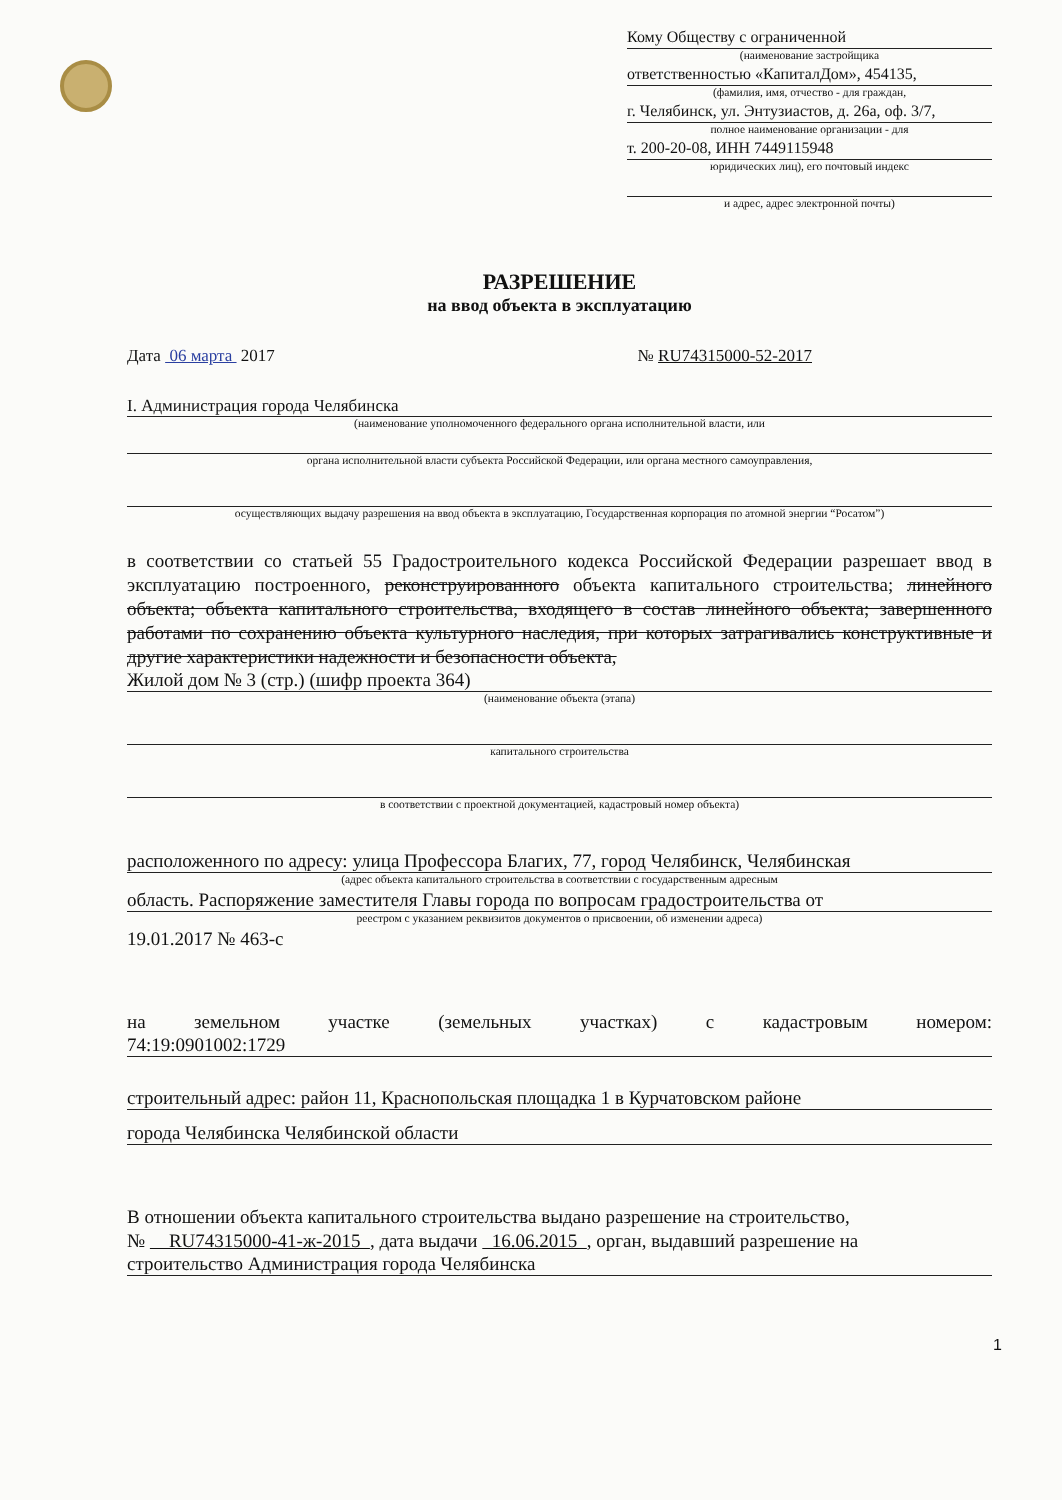Кому Обществу с ограниченной
(наименование застройщика
ответственностью «КапиталДом», 454135,
(фамилия, имя, отчество - для граждан,
г. Челябинск, ул. Энтузиастов, д. 26а, оф. 3/7,
полное наименование организации - для
т. 200-20-08, ИНН 7449115948
юридических лиц), его почтовый индекс
и адрес, адрес электронной почты)
РАЗРЕШЕНИЕ
на ввод объекта в эксплуатацию
Дата 06 марта 2017 № RU74315000-52-2017
I. Администрация города Челябинска
(наименование уполномоченного федерального органа исполнительной власти, или
органа исполнительной власти субъекта Российской Федерации, или органа местного самоуправления,
осуществляющих выдачу разрешения на ввод объекта в эксплуатацию, Государственная корпорация по атомной энергии “Росатом”)
в соответствии со статьей 55 Градостроительного кодекса Российской Федерации разрешает ввод в эксплуатацию построенного, реконструированного объекта капитального строительства; линейного объекта; объекта капитального строительства, входящего в состав линейного объекта; завершенного работами по сохранению объекта культурного наследия, при которых затрагивались конструктивные и другие характеристики надежности и безопасности объекта,
Жилой дом № 3 (стр.) (шифр проекта 364)
(наименование объекта (этапа)
капитального строительства
в соответствии с проектной документацией, кадастровый номер объекта)
расположенного по адресу: улица Профессора Благих, 77, город Челябинск, Челябинская
(адрес объекта капитального строительства в соответствии с государственным адресным
область. Распоряжение заместителя Главы города по вопросам градостроительства от
реестром с указанием реквизитов документов о присвоении, об изменении адреса)
19.01.2017 № 463-с
на земельном участке (земельных участках) с кадастровым номером:
74:19:0901002:1729
строительный адрес: район 11, Краснопольская площадка 1 в Курчатовском районе
города Челябинска Челябинской области
В отношении объекта капитального строительства выдано разрешение на строительство,
№ RU74315000-41-ж-2015 , дата выдачи 16.06.2015 , орган, выдавший разрешение на
строительство Администрация города Челябинска
1